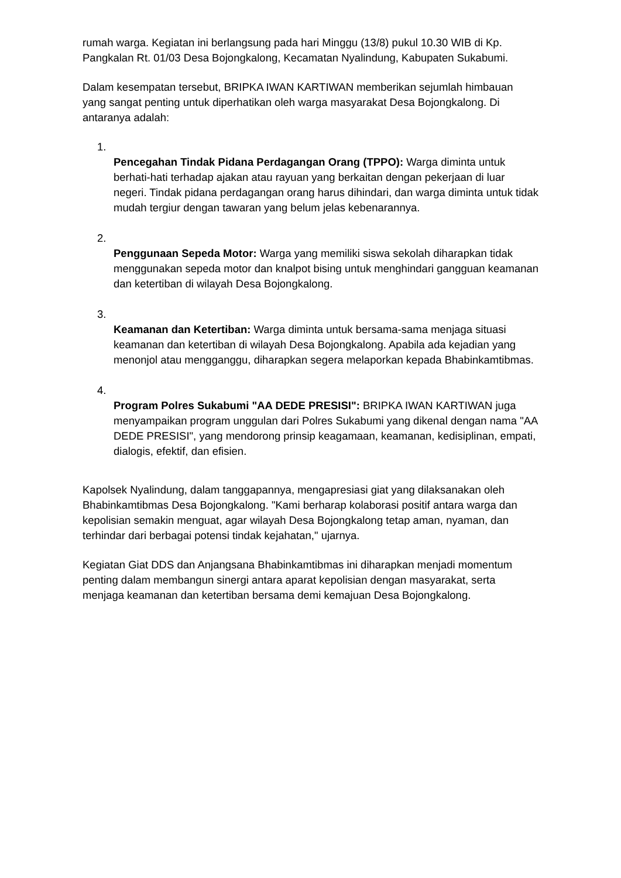rumah warga. Kegiatan ini berlangsung pada hari Minggu (13/8) pukul 10.30 WIB di Kp. Pangkalan Rt. 01/03 Desa Bojongkalong, Kecamatan Nyalindung, Kabupaten Sukabumi.
Dalam kesempatan tersebut, BRIPKA IWAN KARTIWAN memberikan sejumlah himbauan yang sangat penting untuk diperhatikan oleh warga masyarakat Desa Bojongkalong. Di antaranya adalah:
1.
Pencegahan Tindak Pidana Perdagangan Orang (TPPO): Warga diminta untuk berhati-hati terhadap ajakan atau rayuan yang berkaitan dengan pekerjaan di luar negeri. Tindak pidana perdagangan orang harus dihindari, dan warga diminta untuk tidak mudah tergiur dengan tawaran yang belum jelas kebenarannya.
2.
Penggunaan Sepeda Motor: Warga yang memiliki siswa sekolah diharapkan tidak menggunakan sepeda motor dan knalpot bising untuk menghindari gangguan keamanan dan ketertiban di wilayah Desa Bojongkalong.
3.
Keamanan dan Ketertiban: Warga diminta untuk bersama-sama menjaga situasi keamanan dan ketertiban di wilayah Desa Bojongkalong. Apabila ada kejadian yang menonjol atau mengganggu, diharapkan segera melaporkan kepada Bhabinkamtibmas.
4.
Program Polres Sukabumi "AA DEDE PRESISI": BRIPKA IWAN KARTIWAN juga menyampaikan program unggulan dari Polres Sukabumi yang dikenal dengan nama "AA DEDE PRESISI", yang mendorong prinsip keagamaan, keamanan, kedisiplinan, empati, dialogis, efektif, dan efisien.
Kapolsek Nyalindung, dalam tanggapannya, mengapresiasi giat yang dilaksanakan oleh Bhabinkamtibmas Desa Bojongkalong. "Kami berharap kolaborasi positif antara warga dan kepolisian semakin menguat, agar wilayah Desa Bojongkalong tetap aman, nyaman, dan terhindar dari berbagai potensi tindak kejahatan," ujarnya.
Kegiatan Giat DDS dan Anjangsana Bhabinkamtibmas ini diharapkan menjadi momentum penting dalam membangun sinergi antara aparat kepolisian dengan masyarakat, serta menjaga keamanan dan ketertiban bersama demi kemajuan Desa Bojongkalong.